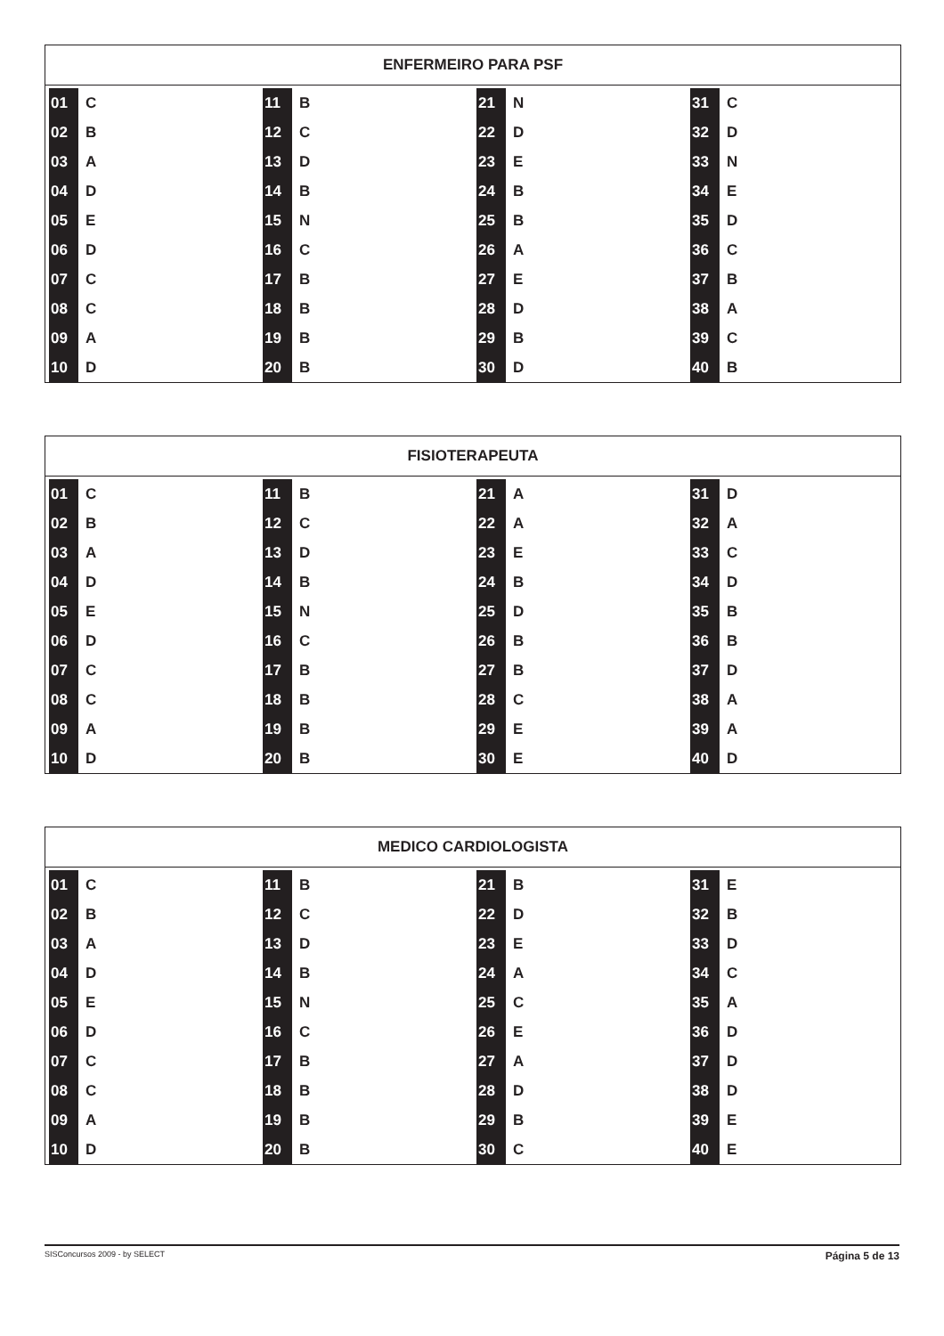ENFERMEIRO PARA PSF
| 01 | C | 11 | B | 21 | N | 31 | C |
| 02 | B | 12 | C | 22 | D | 32 | D |
| 03 | A | 13 | D | 23 | E | 33 | N |
| 04 | D | 14 | B | 24 | B | 34 | E |
| 05 | E | 15 | N | 25 | B | 35 | D |
| 06 | D | 16 | C | 26 | A | 36 | C |
| 07 | C | 17 | B | 27 | E | 37 | B |
| 08 | C | 18 | B | 28 | D | 38 | A |
| 09 | A | 19 | B | 29 | B | 39 | C |
| 10 | D | 20 | B | 30 | D | 40 | B |
FISIOTERAPEUTA
| 01 | C | 11 | B | 21 | A | 31 | D |
| 02 | B | 12 | C | 22 | A | 32 | A |
| 03 | A | 13 | D | 23 | E | 33 | C |
| 04 | D | 14 | B | 24 | B | 34 | D |
| 05 | E | 15 | N | 25 | D | 35 | B |
| 06 | D | 16 | C | 26 | B | 36 | B |
| 07 | C | 17 | B | 27 | B | 37 | D |
| 08 | C | 18 | B | 28 | C | 38 | A |
| 09 | A | 19 | B | 29 | E | 39 | A |
| 10 | D | 20 | B | 30 | E | 40 | D |
MEDICO CARDIOLOGISTA
| 01 | C | 11 | B | 21 | B | 31 | E |
| 02 | B | 12 | C | 22 | D | 32 | B |
| 03 | A | 13 | D | 23 | E | 33 | D |
| 04 | D | 14 | B | 24 | A | 34 | C |
| 05 | E | 15 | N | 25 | C | 35 | A |
| 06 | D | 16 | C | 26 | E | 36 | D |
| 07 | C | 17 | B | 27 | A | 37 | D |
| 08 | C | 18 | B | 28 | D | 38 | D |
| 09 | A | 19 | B | 29 | B | 39 | E |
| 10 | D | 20 | B | 30 | C | 40 | E |
SISConcursos 2009 - by SELECT Página 5 de 13